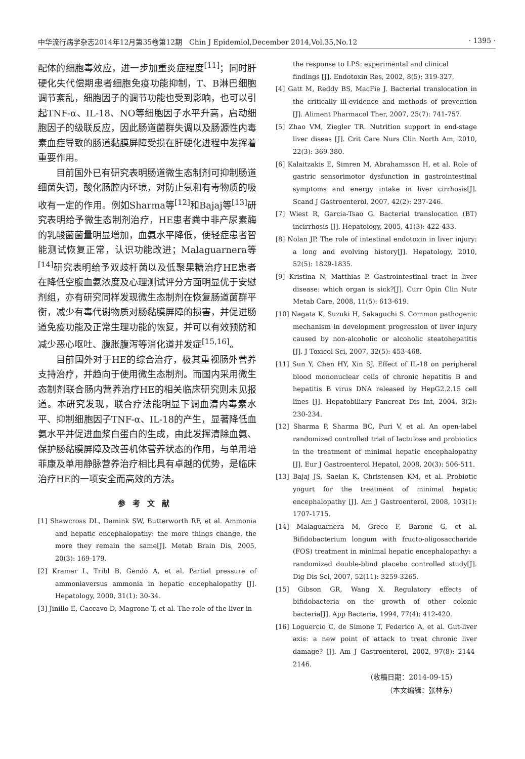中华流行病学杂志2014年12月第35卷第12期　Chin J Epidemiol,December 2014,Vol.35,No.12 · 1395 ·
配体的细胞毒效应，进一步加重炎症程度<sup>[11]</sup>；同时肝硬化失代偿期患者细胞免疫功能抑制，T、B淋巴细胞调节紊乱，细胞因子的调节功能也受到影响，也可以引起TNF-α、IL-18、NO等细胞因子水平升高，启动细胞因子的级联反应，因此肠道菌群失调以及肠源性内毒素血症导致的肠道黏膜屏障受损在肝硬化进程中发挥着重要作用。
目前国外已有研究表明肠道微生态制剂可抑制肠道细菌失调，酸化肠腔内环境，对防止氨和有毒物质的吸收有一定的作用。例如Sharma等<sup>[12]</sup>和Bajaj等<sup>[13]</sup>研究表明给予微生态制剂治疗，HE患者粪中非产尿素酶的乳酸菌菌量明显增加，血氨水平降低，使轻症患者智能测试恢复正常，认识功能改进；Malaguarnera等<sup>[14]</sup>研究表明给予双歧杆菌以及低聚果糖治疗HE患者在降低空腹血氨浓度及心理测试评分方面明显优于安慰剂组，亦有研究同样发现微生态制剂在恢复肠道菌群平衡，减少有毒代谢物质对肠黏膜屏障的损害，并促进肠道免疫功能及正常生理功能的恢复，并可以有效预防和减少恶心呕吐、腹胀腹泻等消化道并发症<sup>[15,16]</sup>。
目前国外对于HE的综合治疗，极其重视肠外营养支持治疗，并趋向于使用微生态制剂。而国内采用微生态制剂联合肠内营养治疗HE的相关临床研究则未见报道。本研究发现，联合疗法能明显下调血清内毒素水平、抑制细胞因子TNF-α、IL-18的产生，显著降低血氨水平并促进血浆白蛋白的生成，由此发挥清除血氨、保护肠黏膜屏障及改善机体营养状态的作用，与单用培菲康及单用静脉营养治疗相比具有卓越的优势，是临床治疗HE的一项安全而高效的方法。
参考文献
[1] Shawcross DL, Damink SW, Butterworth RF, et al. Ammonia and hepatic encephalopathy: the more things change, the more they remain the same[J]. Metab Brain Dis, 2005, 20(3): 169-179.
[2] Kramer L, Tribl B, Gendo A, et al. Partial pressure of ammoniaversus ammonia in hepatic encephalopathy [J]. Hepatology, 2000, 31(1): 30-34.
[3] Jinillo E, Caccavo D, Magrone T, et al. The role of the liver in
the response to LPS: experimental and clinical findings [J]. Endotoxin Res, 2002, 8(5): 319-327.
[4] Gatt M, Reddy BS, MacFie J. Bacterial translocation in the critically ill-evidence and methods of prevention [J]. Aliment Pharmacol Ther, 2007, 25(7): 741-757.
[5] Zhao VM, Ziegler TR. Nutrition support in end-stage liver diseas [J]. Crit Care Nurs Clin North Am, 2010, 22(3): 369-380.
[6] Kalaitzakis E, Simren M, Abrahamsson H, et al. Role of gastric sensorimotor dysfunction in gastrointestinal symptoms and energy intake in liver cirrhosis[J]. Scand J Gastroenterol, 2007, 42(2): 237-246.
[7] Wiest R, Garcia-Tsao G. Bacterial translocation (BT) incirrhosis [J]. Hepatology, 2005, 41(3): 422-433.
[8] Nolan JP. The role of intestinal endotoxin in liver injury: a long and evolving history[J]. Hepatology, 2010, 52(5): 1829-1835.
[9] Kristina N, Matthias P. Gastrointestinal tract in liver disease: which organ is sick?[J]. Curr Opin Clin Nutr Metab Care, 2008, 11(5): 613-619.
[10] Nagata K, Suzuki H, Sakaguchi S. Common pathogenic mechanism in development progression of liver injury caused by non-alcoholic or alcoholic steatohepatitis [J]. J Toxicol Sci, 2007, 32(5): 453-468.
[11] Sun Y, Chen HY, Xin SJ. Effect of IL-18 on peripheral blood mononuclear cells of chronic hepatitis B and hepatitis B virus DNA released by HepG2.2.15 cell lines [J]. Hepatobiliary Pancreat Dis Int, 2004, 3(2): 230-234.
[12] Sharma P, Sharma BC, Puri V, et al. An open-label randomized controlled trial of lactulose and probiotics in the treatment of minimal hepatic encephalopathy [J]. Eur J Gastroenterol Hepatol, 2008, 20(3): 506-511.
[13] Bajaj JS, Saeian K, Christensen KM, et al. Probiotic yogurt for the treatment of minimal hepatic encephalopathy [J]. Am J Gastroenterol, 2008, 103(1): 1707-1715.
[14] Malaguarnera M, Greco F, Barone G, et al. Bifidobacterium longum with fructo-oligosaccharide (FOS) treatment in minimal hepatic encephalopathy: a randomized double-blind placebo controlled study[J]. Dig Dis Sci, 2007, 52(11): 3259-3265.
[15] Gibson GR, Wang X. Regulatory effects of bifidobacteria on the growth of other colonic bacteria[J]. App Bacteria, 1994, 77(4): 412-420.
[16] Loguercio C, de Simone T, Federico A, et al. Gut-liver axis: a new point of attack to treat chronic liver damage? [J]. Am J Gastroenterol, 2002, 97(8): 2144-2146.
（收稿日期：2014-09-15）
（本文编辑：张林东）